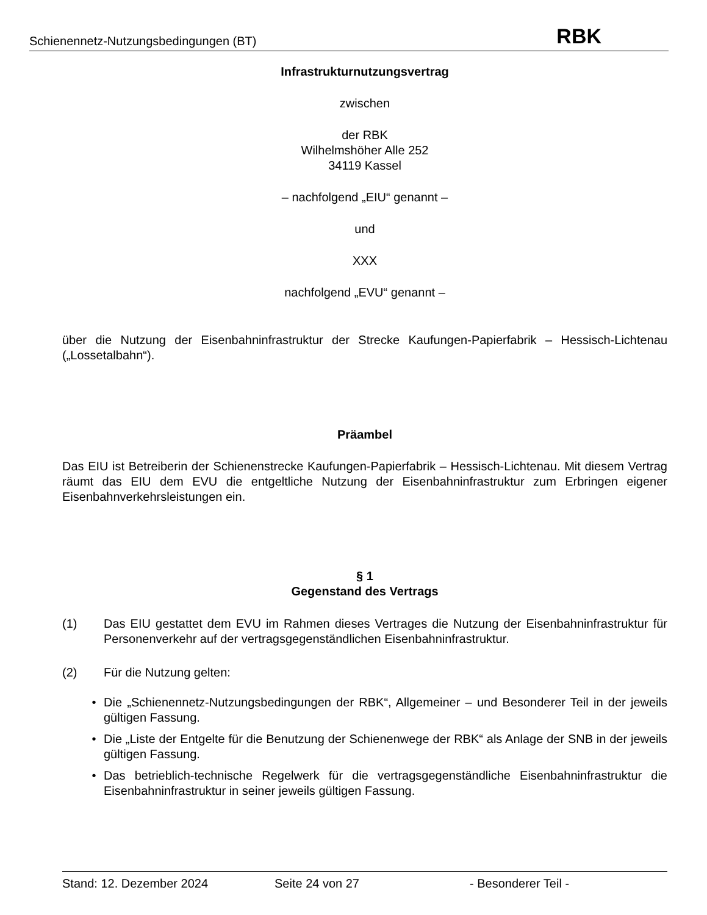Schienennetz-Nutzungsbedingungen (BT) RBK
Infrastrukturnutzungsvertrag
zwischen
der RBK
Wilhelmshöher Alle 252
34119 Kassel
– nachfolgend „EIU“ genannt –
und
XXX
nachfolgend „EVU“ genannt –
über die Nutzung der Eisenbahninfrastruktur der Strecke Kaufungen-Papierfabrik – Hessisch-Lichtenau („Lossetalbahn“).
Präambel
Das EIU ist Betreiberin der Schienenstrecke Kaufungen-Papierfabrik – Hessisch-Lichtenau. Mit diesem Vertrag räumt das EIU dem EVU die entgeltliche Nutzung der Eisenbahninfrastruktur zum Erbringen eigener Eisenbahnverkehrsleistungen ein.
§ 1
Gegenstand des Vertrags
(1) Das EIU gestattet dem EVU im Rahmen dieses Vertrages die Nutzung der Eisenbahninfrastruktur für Personenverkehr auf der vertragsgegenständlichen Eisenbahninfrastruktur.
(2) Für die Nutzung gelten:
• Die „Schienennetz-Nutzungsbedingungen der RBK“, Allgemeiner – und Besonderer Teil in der jeweils gültigen Fassung.
• Die „Liste der Entgelte für die Benutzung der Schienenwege der RBK“ als Anlage der SNB in der jeweils gültigen Fassung.
• Das betrieblich-technische Regelwerk für die vertragsgegenständliche Eisenbahninfrastruktur die Eisenbahninfrastruktur in seiner jeweils gültigen Fassung.
Stand: 12. Dezember 2024 Seite 24 von 27 - Besonderer Teil -